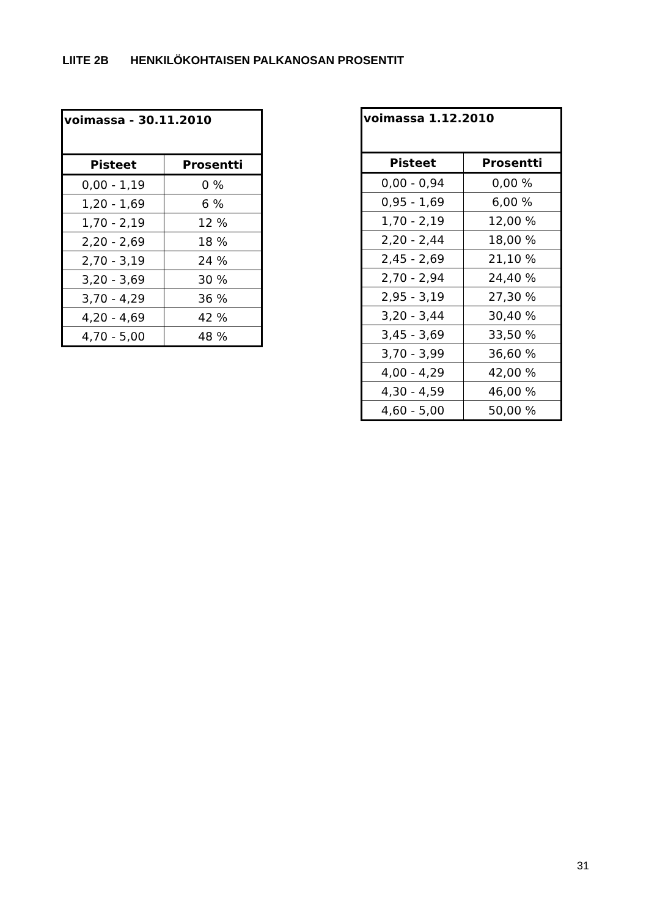LIITE 2B HENKILÖKOHTAISEN PALKANOSAN PROSENTIT
| voimassa - 30.11.2010 | |
| --- | --- |
| Pisteet | Prosentti |
| 0,00 - 1,19 | 0 % |
| 1,20 - 1,69 | 6 % |
| 1,70 - 2,19 | 12 % |
| 2,20 - 2,69 | 18 % |
| 2,70 - 3,19 | 24 % |
| 3,20 - 3,69 | 30 % |
| 3,70 - 4,29 | 36 % |
| 4,20 - 4,69 | 42 % |
| 4,70 - 5,00 | 48 % |
| voimassa 1.12.2010 | |
| --- | --- |
| Pisteet | Prosentti |
| 0,00 - 0,94 | 0,00 % |
| 0,95 - 1,69 | 6,00 % |
| 1,70 - 2,19 | 12,00 % |
| 2,20 - 2,44 | 18,00 % |
| 2,45 - 2,69 | 21,10 % |
| 2,70 - 2,94 | 24,40 % |
| 2,95 - 3,19 | 27,30 % |
| 3,20 - 3,44 | 30,40 % |
| 3,45 - 3,69 | 33,50 % |
| 3,70 - 3,99 | 36,60 % |
| 4,00 - 4,29 | 42,00 % |
| 4,30 - 4,59 | 46,00 % |
| 4,60 - 5,00 | 50,00 % |
31